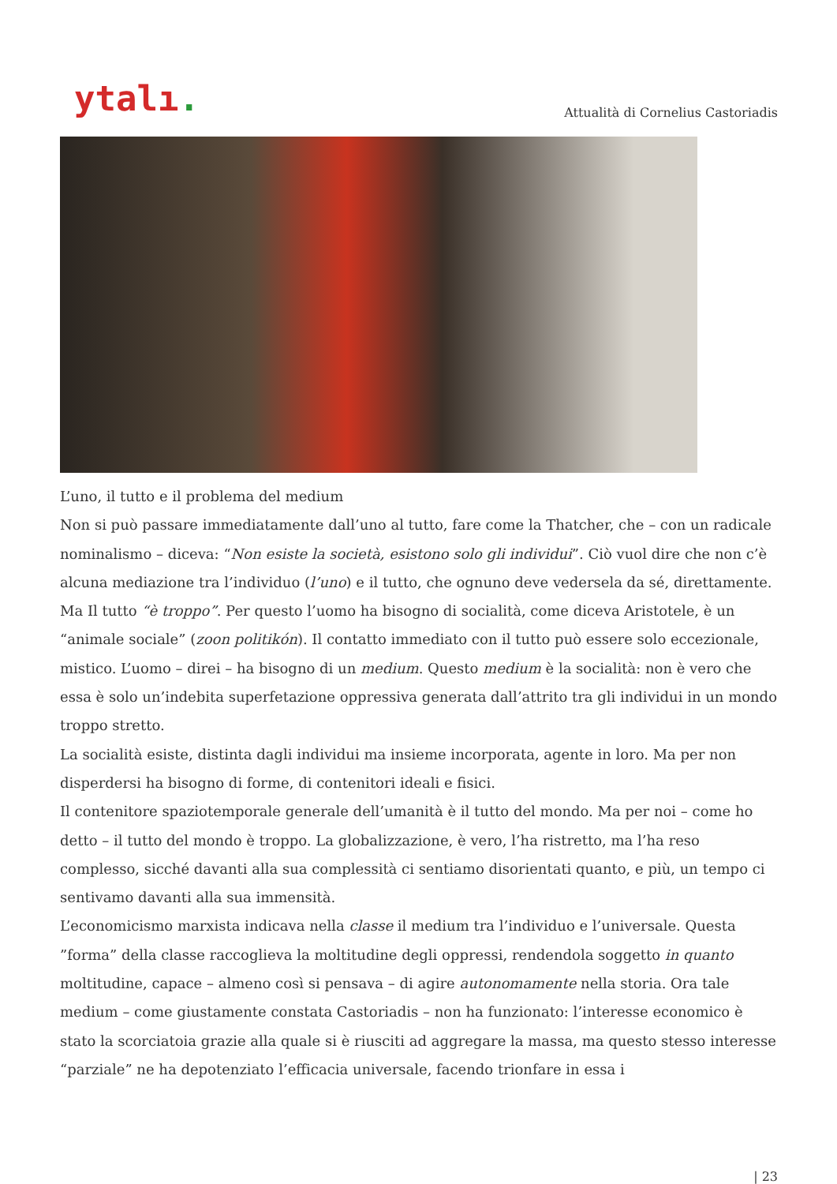ytalı.
Attualità di Cornelius Castoriadis
L’uno, il tutto e il problema del medium
Non si può passare immediatamente dall’uno al tutto, fare come la Thatcher, che – con un radicale nominalismo – diceva: “Non esiste la società, esistono solo gli individui”. Ciò vuol dire che non c’è alcuna mediazione tra l’individuo (l’uno) e il tutto, che ognuno deve vedersela da sé, direttamente. Ma Il tutto “è troppo”. Per questo l’uomo ha bisogno di socialità, come diceva Aristotele, è un “animale sociale” (zoon politikón). Il contatto immediato con il tutto può essere solo eccezionale, mistico. L’uomo – direi – ha bisogno di un medium. Questo medium è la socialità: non è vero che essa è solo un’indebita superfetazione oppressiva generata dall’attrito tra gli individui in un mondo troppo stretto.
La socialità esiste, distinta dagli individui ma insieme incorporata, agente in loro. Ma per non disperdersi ha bisogno di forme, di contenitori ideali e fisici.
Il contenitore spaziotemporale generale dell’umanità è il tutto del mondo. Ma per noi – come ho detto – il tutto del mondo è troppo. La globalizzazione, è vero, l’ha ristretto, ma l’ha reso complesso, sicché davanti alla sua complessità ci sentiamo disorientati quanto, e più, un tempo ci sentivamo davanti alla sua immensità.
L’economicismo marxista indicava nella classe il medium tra l’individuo e l’universale. Questa ”forma” della classe raccoglieva la moltitudine degli oppressi, rendendola soggetto in quanto moltitudine, capace – almeno così si pensava – di agire autonomamente nella storia. Ora tale medium – come giustamente constata Castoriadis – non ha funzionato: l’interesse economico è stato la scorciatoia grazie alla quale si è riusciti ad aggregare la massa, ma questo stesso interesse “parziale” ne ha depotenziato l’efficacia universale, facendo trionfare in essa i
| 23